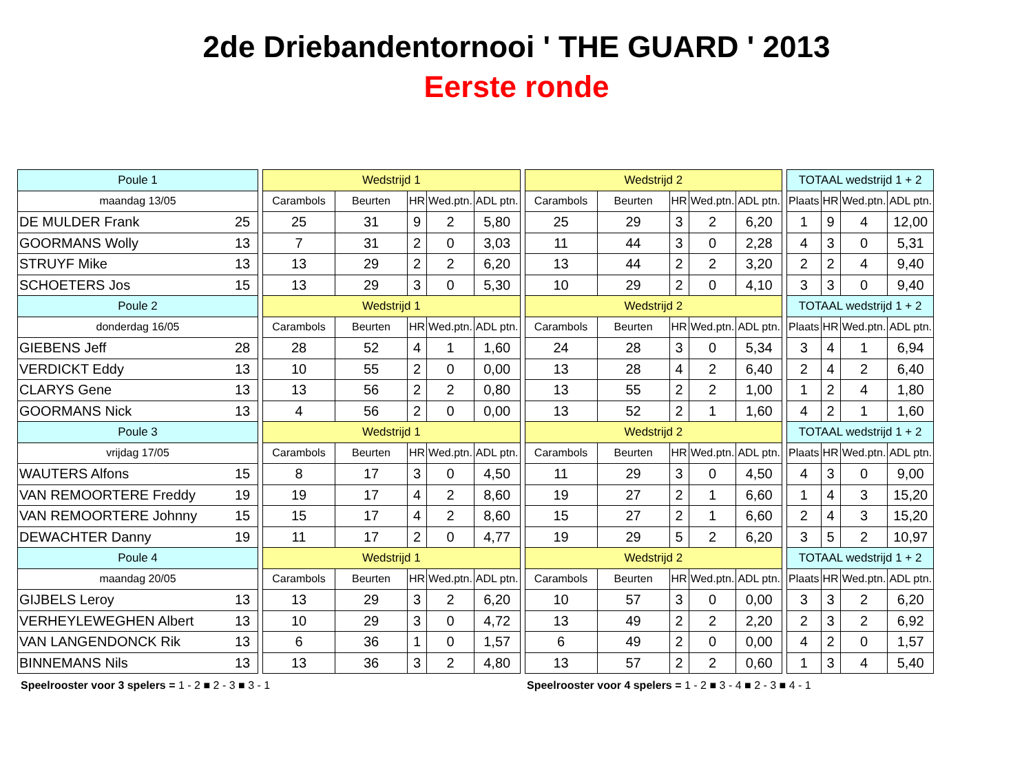2de Driebandentornooi ' THE GUARD ' 2013
Eerste ronde
| Poule 1 | | | Wedstrijd 1 | | | | | | Wedstrijd 2 | | | | | | TOTAAL wedstrijd 1 + 2 | | | |
| maandag 13/05 | | | Carambols | Beurten | HR | Wed.ptn. | ADL ptn. | | Carambols | Beurten | HR | Wed.ptn. | ADL ptn. | | Plaats | HR | Wed.ptn. | ADL ptn. |
| DE MULDER Frank | 25 | | 25 | 31 | 9 | 2 | 5,80 | | 25 | 29 | 3 | 2 | 6,20 | | 1 | 9 | 4 | 12,00 |
| GOORMANS Wolly | 13 | | 7 | 31 | 2 | 0 | 3,03 | | 11 | 44 | 3 | 0 | 2,28 | | 4 | 3 | 0 | 5,31 |
| STRUYF Mike | 13 | | 13 | 29 | 2 | 2 | 6,20 | | 13 | 44 | 2 | 2 | 3,20 | | 2 | 2 | 4 | 9,40 |
| SCHOETERS Jos | 15 | | 13 | 29 | 3 | 0 | 5,30 | | 10 | 29 | 2 | 0 | 4,10 | | 3 | 3 | 0 | 9,40 |
| Poule 2 | | | Wedstrijd 1 | | | | | | Wedstrijd 2 | | | | | | TOTAAL wedstrijd 1 + 2 | | | |
| donderdag 16/05 | | | Carambols | Beurten | HR | Wed.ptn. | ADL ptn. | | Carambols | Beurten | HR | Wed.ptn. | ADL ptn. | | Plaats | HR | Wed.ptn. | ADL ptn. |
| GIEBENS Jeff | 28 | | 28 | 52 | 4 | 1 | 1,60 | | 24 | 28 | 3 | 0 | 5,34 | | 3 | 4 | 1 | 6,94 |
| VERDICKT Eddy | 13 | | 10 | 55 | 2 | 0 | 0,00 | | 13 | 28 | 4 | 2 | 6,40 | | 2 | 4 | 2 | 6,40 |
| CLARYS Gene | 13 | | 13 | 56 | 2 | 2 | 0,80 | | 13 | 55 | 2 | 2 | 1,00 | | 1 | 2 | 4 | 1,80 |
| GOORMANS Nick | 13 | | 4 | 56 | 2 | 0 | 0,00 | | 13 | 52 | 2 | 1 | 1,60 | | 4 | 2 | 1 | 1,60 |
| Poule 3 | | | Wedstrijd 1 | | | | | | Wedstrijd 2 | | | | | | TOTAAL wedstrijd 1 + 2 | | | |
| vrijdag 17/05 | | | Carambols | Beurten | HR | Wed.ptn. | ADL ptn. | | Carambols | Beurten | HR | Wed.ptn. | ADL ptn. | | Plaats | HR | Wed.ptn. | ADL ptn. |
| WAUTERS Alfons | 15 | | 8 | 17 | 3 | 0 | 4,50 | | 11 | 29 | 3 | 0 | 4,50 | | 4 | 3 | 0 | 9,00 |
| VAN REMOORTERE Freddy | 19 | | 19 | 17 | 4 | 2 | 8,60 | | 19 | 27 | 2 | 1 | 6,60 | | 1 | 4 | 3 | 15,20 |
| VAN REMOORTERE Johnny | 15 | | 15 | 17 | 4 | 2 | 8,60 | | 15 | 27 | 2 | 1 | 6,60 | | 2 | 4 | 3 | 15,20 |
| DEWACHTER Danny | 19 | | 11 | 17 | 2 | 0 | 4,77 | | 19 | 29 | 5 | 2 | 6,20 | | 3 | 5 | 2 | 10,97 |
| Poule 4 | | | Wedstrijd 1 | | | | | | Wedstrijd 2 | | | | | | TOTAAL wedstrijd 1 + 2 | | | |
| maandag 20/05 | | | Carambols | Beurten | HR | Wed.ptn. | ADL ptn. | | Carambols | Beurten | HR | Wed.ptn. | ADL ptn. | | Plaats | HR | Wed.ptn. | ADL ptn. |
| GIJBELS Leroy | 13 | | 13 | 29 | 3 | 2 | 6,20 | | 10 | 57 | 3 | 0 | 0,00 | | 3 | 3 | 2 | 6,20 |
| VERHEYLEWEGHEN Albert | 13 | | 10 | 29 | 3 | 0 | 4,72 | | 13 | 49 | 2 | 2 | 2,20 | | 2 | 3 | 2 | 6,92 |
| VAN LANGENDONCK Rik | 13 | | 6 | 36 | 1 | 0 | 1,57 | | 6 | 49 | 2 | 0 | 0,00 | | 4 | 2 | 0 | 1,57 |
| BINNEMANS Nils | 13 | | 13 | 36 | 3 | 2 | 4,80 | | 13 | 57 | 2 | 2 | 0,60 | | 1 | 3 | 4 | 5,40 |
Speelrooster voor 3 spelers = 1 - 2 ■ 2 - 3 ■ 3 - 1 Speelrooster voor 4 spelers = 1 - 2 ■ 3 - 4 ■ 2 - 3 ■ 4 - 1